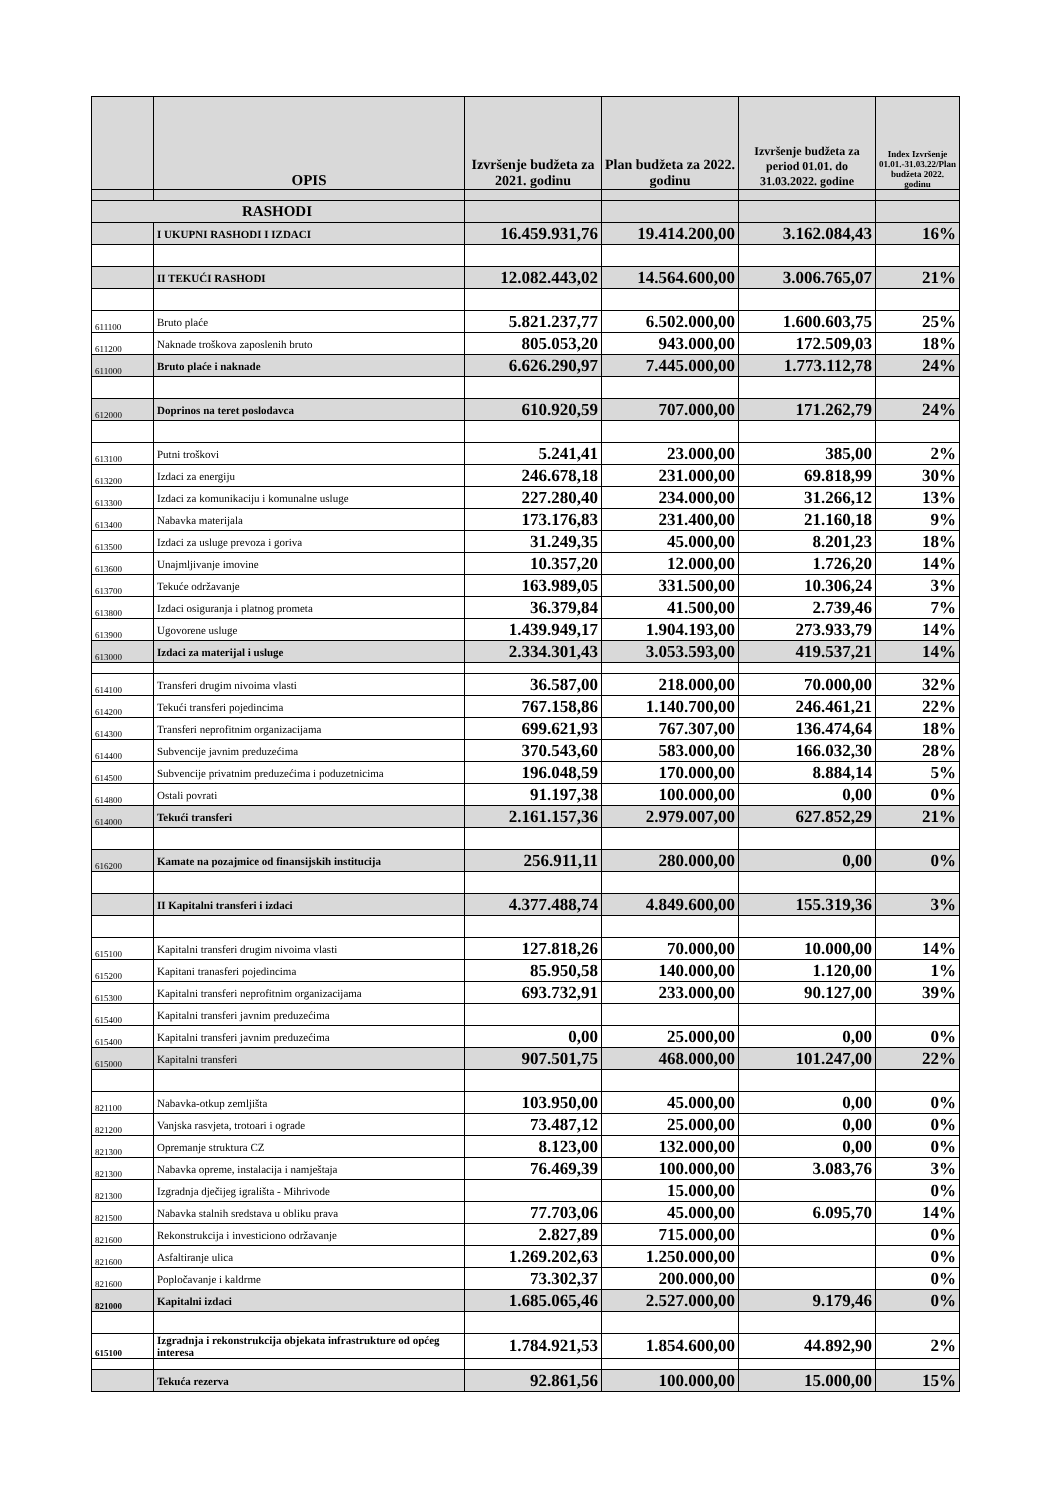| | OPIS | Izvršenje budžeta za 2021. godinu | Plan budžeta za 2022. godinu | Izvršenje budžeta za period 01.01. do 31.03.2022. godine | Index Izvršenje 01.01.-31.03.22/Plan budžeta 2022. godinu |
| --- | --- | --- | --- | --- | --- |
| RASHODI | | | | | |
| | I UKUPNI RASHODI I IZDACI | 16.459.931,76 | 19.414.200,00 | 3.162.084,43 | 16% |
| | II TEKUĆI RASHODI | 12.082.443,02 | 14.564.600,00 | 3.006.765,07 | 21% |
| 611100 | Bruto plaće | 5.821.237,77 | 6.502.000,00 | 1.600.603,75 | 25% |
| 611200 | Naknade troškova zaposlenih bruto | 805.053,20 | 943.000,00 | 172.509,03 | 18% |
| 611000 | Bruto plaće i naknade | 6.626.290,97 | 7.445.000,00 | 1.773.112,78 | 24% |
| 612000 | Doprinos na teret poslodavca | 610.920,59 | 707.000,00 | 171.262,79 | 24% |
| 613100 | Putni troškovi | 5.241,41 | 23.000,00 | 385,00 | 2% |
| 613200 | Izdaci za energiju | 246.678,18 | 231.000,00 | 69.818,99 | 30% |
| 613300 | Izdaci za komunikaciju i komunalne usluge | 227.280,40 | 234.000,00 | 31.266,12 | 13% |
| 613400 | Nabavka materijala | 173.176,83 | 231.400,00 | 21.160,18 | 9% |
| 613500 | Izdaci za usluge prevoza i goriva | 31.249,35 | 45.000,00 | 8.201,23 | 18% |
| 613600 | Unajmljivanje imovine | 10.357,20 | 12.000,00 | 1.726,20 | 14% |
| 613700 | Tekuće održavanje | 163.989,05 | 331.500,00 | 10.306,24 | 3% |
| 613800 | Izdaci osiguranja i platnog prometa | 36.379,84 | 41.500,00 | 2.739,46 | 7% |
| 613900 | Ugovorene usluge | 1.439.949,17 | 1.904.193,00 | 273.933,79 | 14% |
| 613000 | Izdaci za materijal i usluge | 2.334.301,43 | 3.053.593,00 | 419.537,21 | 14% |
| 614100 | Transferi drugim nivoima vlasti | 36.587,00 | 218.000,00 | 70.000,00 | 32% |
| 614200 | Tekući transferi pojedincima | 767.158,86 | 1.140.700,00 | 246.461,21 | 22% |
| 614300 | Transferi neprofitnim organizacijama | 699.621,93 | 767.307,00 | 136.474,64 | 18% |
| 614400 | Subvencije javnim preduzećima | 370.543,60 | 583.000,00 | 166.032,30 | 28% |
| 614500 | Subvencije privatnim preduzećima i poduzetnicima | 196.048,59 | 170.000,00 | 8.884,14 | 5% |
| 614800 | Ostali povrati | 91.197,38 | 100.000,00 | 0,00 | 0% |
| 614000 | Tekući transferi | 2.161.157,36 | 2.979.007,00 | 627.852,29 | 21% |
| 616200 | Kamate na pozajmice od finansijskih institucija | 256.911,11 | 280.000,00 | 0,00 | 0% |
| | II Kapitalni transferi i izdaci | 4.377.488,74 | 4.849.600,00 | 155.319,36 | 3% |
| 615100 | Kapitalni transferi drugim nivoima vlasti | 127.818,26 | 70.000,00 | 10.000,00 | 14% |
| 615200 | Kapitani tranasferi pojedincima | 85.950,58 | 140.000,00 | 1.120,00 | 1% |
| 615300 | Kapitalni transferi neprofitnim organizacijama | 693.732,91 | 233.000,00 | 90.127,00 | 39% |
| 615400 | Kapitalni transferi javnim preduzećima | | | | |
| 615400 | Kapitalni transferi javnim preduzećima | 0,00 | 25.000,00 | 0,00 | 0% |
| 615000 | Kapitalni transferi | 907.501,75 | 468.000,00 | 101.247,00 | 22% |
| 821100 | Nabavka-otkup zemljišta | 103.950,00 | 45.000,00 | 0,00 | 0% |
| 821200 | Vanjska rasvjeta, trotoari i ograde | 73.487,12 | 25.000,00 | 0,00 | 0% |
| 821300 | Opremanje struktura CZ | 8.123,00 | 132.000,00 | 0,00 | 0% |
| 821300 | Nabavka opreme, instalacija i namještaja | 76.469,39 | 100.000,00 | 3.083,76 | 3% |
| 821300 | Izgradnja dječijeg igrališta - Mihrivode | | 15.000,00 | | 0% |
| 821500 | Nabavka stalnih sredstava u obliku prava | 77.703,06 | 45.000,00 | 6.095,70 | 14% |
| 821600 | Rekonstrukcija i investiciono održavanje | 2.827,89 | 715.000,00 | | 0% |
| 821600 | Asfaltiranje ulica | 1.269.202,63 | 1.250.000,00 | | 0% |
| 821600 | Popločavanje i kaldrme | 73.302,37 | 200.000,00 | | 0% |
| 821000 | Kapitalni izdaci | 1.685.065,46 | 2.527.000,00 | 9.179,46 | 0% |
| 615100 | Izgradnja i rekonstrukcija objekata infrastrukture od općeg interesa | 1.784.921,53 | 1.854.600,00 | 44.892,90 | 2% |
| | Tekuća rezerva | 92.861,56 | 100.000,00 | 15.000,00 | 15% |